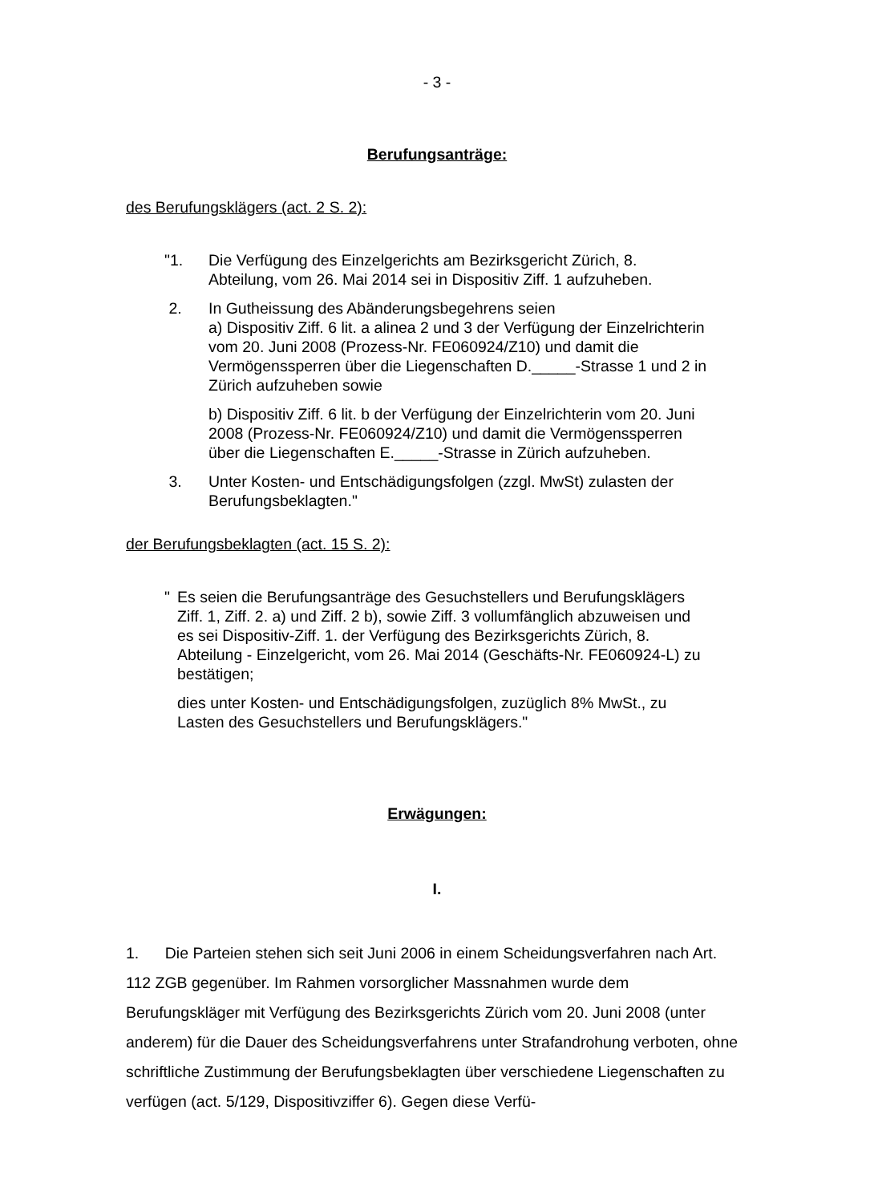- 3 -
Berufungsanträge:
des Berufungsklägers (act. 2 S. 2):
"1. Die Verfügung des Einzelgerichts am Bezirksgericht Zürich, 8. Abteilung, vom 26. Mai 2014 sei in Dispositiv Ziff. 1 aufzuheben.
2. In Gutheissung des Abänderungsbegehrens seien
a) Dispositiv Ziff. 6 lit. a alinea 2 und 3 der Verfügung der Einzelrichterin vom 20. Juni 2008 (Prozess-Nr. FE060924/Z10) und damit die Vermögenssperren über die Liegenschaften D._____-Strasse 1 und 2 in Zürich aufzuheben sowie
b) Dispositiv Ziff. 6 lit. b der Verfügung der Einzelrichterin vom 20. Juni 2008 (Prozess-Nr. FE060924/Z10) und damit die Vermögenssperren über die Liegenschaften E._____-Strasse in Zürich aufzuheben.
3. Unter Kosten- und Entschädigungsfolgen (zzgl. MwSt) zulasten der Berufungsbeklagten."
der Berufungsbeklagten (act. 15 S. 2):
" Es seien die Berufungsanträge des Gesuchstellers und Berufungsklägers Ziff. 1, Ziff. 2. a) und Ziff. 2 b), sowie Ziff. 3 vollumfänglich abzuweisen und es sei Dispositiv-Ziff. 1. der Verfügung des Bezirksgerichts Zürich, 8. Abteilung - Einzelgericht, vom 26. Mai 2014 (Geschäfts-Nr. FE060924-L) zu bestätigen;
dies unter Kosten- und Entschädigungsfolgen, zuzüglich 8% MwSt., zu Lasten des Gesuchstellers und Berufungsklägers."
Erwägungen:
I.
1. Die Parteien stehen sich seit Juni 2006 in einem Scheidungsverfahren nach Art. 112 ZGB gegenüber. Im Rahmen vorsorglicher Massnahmen wurde dem Berufungskläger mit Verfügung des Bezirksgerichts Zürich vom 20. Juni 2008 (unter anderem) für die Dauer des Scheidungsverfahrens unter Strafandrohung verboten, ohne schriftliche Zustimmung der Berufungsbeklagten über verschiedene Liegenschaften zu verfügen (act. 5/129, Dispositivziffer 6). Gegen diese Verfü-